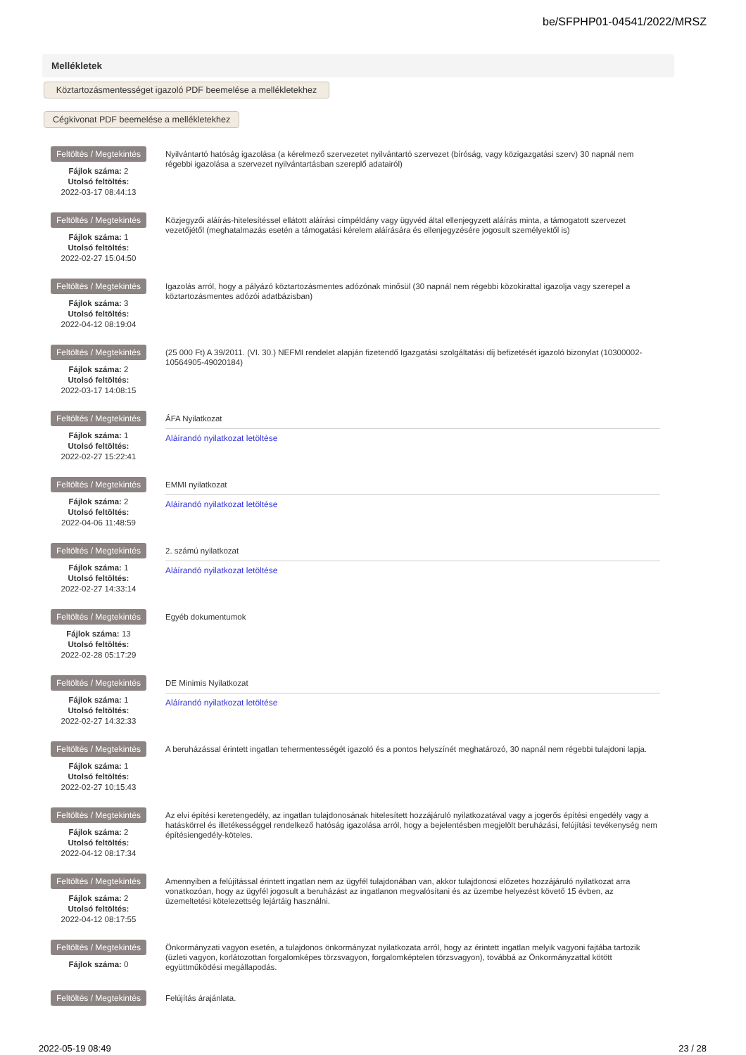be/SFPHP01-04541/2022/MRSZ
Mellékletek
Köztartozásmentességet igazoló PDF beemelése a mellékletekhez
Cégkivonat PDF beemelése a mellékletekhez
Feltöltés / Megtekintés
Fájlok száma: 2
Utolsó feltöltés:
2022-03-17 08:44:13
Nyilvántartó hatóság igazolása (a kérelmező szervezetet nyilvántartó szervezet (bíróság, vagy közigazgatási szerv) 30 napnál nem régebbi igazolása a szervezet nyilvántartásban szereplő adatairól)
Feltöltés / Megtekintés
Fájlok száma: 1
Utolsó feltöltés:
2022-02-27 15:04:50
Közjegyzői aláírás-hitelesítéssel ellátott aláírási címpéldány vagy ügyvéd által ellenjegyzett aláírás minta, a támogatott szervezet vezetőjétől (meghatalmazás esetén a támogatási kérelem aláírására és ellenjegyzésére jogosult személyektől is)
Feltöltés / Megtekintés
Fájlok száma: 3
Utolsó feltöltés:
2022-04-12 08:19:04
Igazolás arról, hogy a pályázó köztartozásmentes adózónak minősül (30 napnál nem régebbi közokirattal igazolja vagy szerepel a köztartozásmentes adózói adatbázisban)
Feltöltés / Megtekintés
Fájlok száma: 2
Utolsó feltöltés:
2022-03-17 14:08:15
(25 000 Ft) A 39/2011. (VI. 30.) NEFMI rendelet alapján fizetendő Igazgatási szolgáltatási díj befizetését igazoló bizonylat (10300002-10564905-49020184)
Feltöltés / Megtekintés
Fájlok száma: 1
Utolsó feltöltés:
2022-02-27 15:22:41
ÁFA Nyilatkozat
Aláírandó nyilatkozat letöltése
Feltöltés / Megtekintés
Fájlok száma: 2
Utolsó feltöltés:
2022-04-06 11:48:59
EMMI nyilatkozat
Aláírandó nyilatkozat letöltése
Feltöltés / Megtekintés
Fájlok száma: 1
Utolsó feltöltés:
2022-02-27 14:33:14
2. számú nyilatkozat
Aláírandó nyilatkozat letöltése
Feltöltés / Megtekintés
Fájlok száma: 13
Utolsó feltöltés:
2022-02-28 05:17:29
Egyéb dokumentumok
Feltöltés / Megtekintés
Fájlok száma: 1
Utolsó feltöltés:
2022-02-27 14:32:33
DE Minimis Nyilatkozat
Aláírandó nyilatkozat letöltése
Feltöltés / Megtekintés
Fájlok száma: 1
Utolsó feltöltés:
2022-02-27 10:15:43
A beruházással érintett ingatlan tehermentességét igazoló és a pontos helyszínét meghatározó, 30 napnál nem régebbi tulajdoni lapja.
Feltöltés / Megtekintés
Fájlok száma: 2
Utolsó feltöltés:
2022-04-12 08:17:34
Az elvi építési keretengedély, az ingatlan tulajdonosának hitelesített hozzájáruló nyilatkozatával vagy a jogerős építési engedély vagy a hatáskörrel és illetékességgel rendelkező hatóság igazolása arról, hogy a bejelentésben megjelölt beruházási, felújítási tevékenység nem építésiengedély-köteles.
Feltöltés / Megtekintés
Fájlok száma: 2
Utolsó feltöltés:
2022-04-12 08:17:55
Amennyiben a felújítással érintett ingatlan nem az ügyfél tulajdonában van, akkor tulajdonosi előzetes hozzájáruló nyilatkozat arra vonatkozóan, hogy az ügyfél jogosult a beruházást az ingatlanon megvalósítani és az üzembe helyezést követő 15 évben, az üzemeltetési kötelezettség lejártáig használni.
Feltöltés / Megtekintés
Fájlok száma: 0
Önkormányzati vagyon esetén, a tulajdonos önkormányzat nyilatkozata arról, hogy az érintett ingatlan melyik vagyoni fajtába tartozik (üzleti vagyon, korlátozottan forgalomképes törzsvagyon, forgalomképtelen törzsvagyon), továbbá az Önkormányzattal kötött együttműködési megállapodás.
Feltöltés / Megtekintés
Felújítás árajánlata.
2022-05-19 08:49 23 / 28